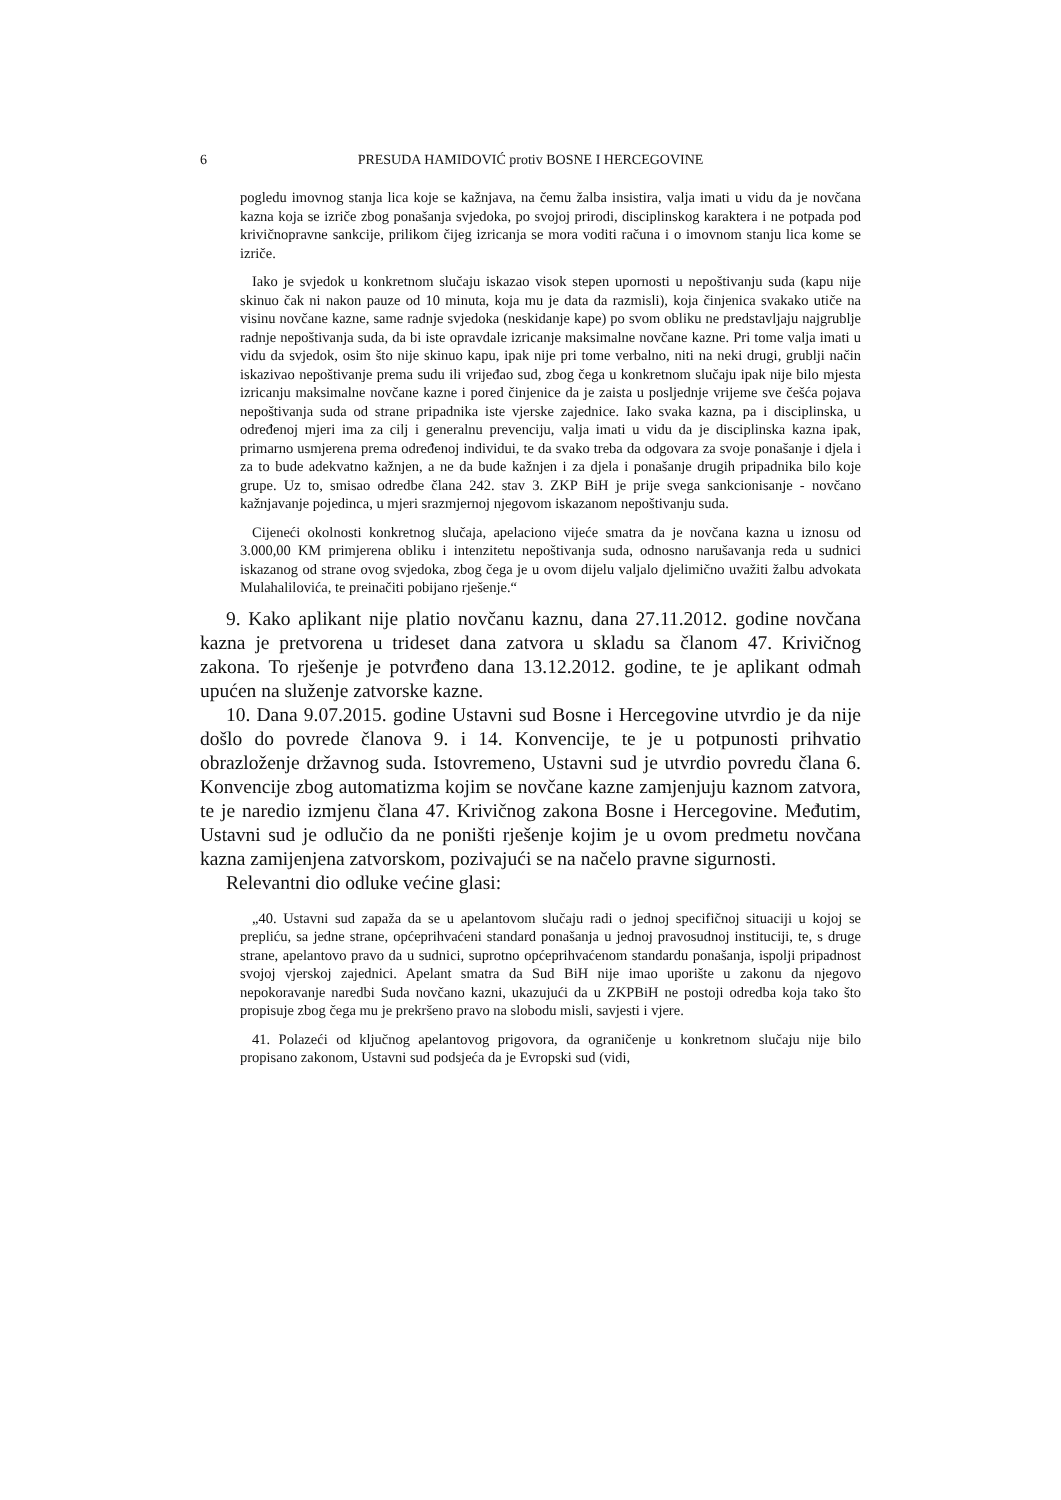6 PRESUDA HAMIDOVIĆ protiv BOSNE I HERCEGOVINE
pogledu imovnog stanja lica koje se kažnjava, na čemu žalba insistira, valja imati u vidu da je novčana kazna koja se izriče zbog ponašanja svjedoka, po svojoj prirodi, disciplinskog karaktera i ne potpada pod krivičnopravne sankcije, prilikom čijeg izricanja se mora voditi računa i o imovnom stanju lica kome se izriče.
Iako je svjedok u konkretnom slučaju iskazao visok stepen upornosti u nepoštivanju suda (kapu nije skinuo čak ni nakon pauze od 10 minuta, koja mu je data da razmisli), koja činjenica svakako utiče na visinu novčane kazne, same radnje svjedoka (neskidanje kape) po svom obliku ne predstavljaju najgrublje radnje nepoštivanja suda, da bi iste opravdale izricanje maksimalne novčane kazne. Pri tome valja imati u vidu da svjedok, osim što nije skinuo kapu, ipak nije pri tome verbalno, niti na neki drugi, grublji način iskazivao nepoštivanje prema sudu ili vrijeđao sud, zbog čega u konkretnom slučaju ipak nije bilo mjesta izricanju maksimalne novčane kazne i pored činjenice da je zaista u posljednje vrijeme sve češća pojava nepoštivanja suda od strane pripadnika iste vjerske zajednice. Iako svaka kazna, pa i disciplinska, u određenoj mjeri ima za cilj i generalnu prevenciju, valja imati u vidu da je disciplinska kazna ipak, primarno usmjerena prema određenoj individui, te da svako treba da odgovara za svoje ponašanje i djela i za to bude adekvatno kažnjen, a ne da bude kažnjen i za djela i ponašanje drugih pripadnika bilo koje grupe. Uz to, smisao odredbe člana 242. stav 3. ZKP BiH je prije svega sankcionisanje - novčano kažnjavanje pojedinca, u mjeri srazmjernoj njegovom iskazanom nepoštivanju suda.
Cijeneći okolnosti konkretnog slučaja, apelaciono vijeće smatra da je novčana kazna u iznosu od 3.000,00 KM primjerena obliku i intenzitetu nepoštivanja suda, odnosno narušavanja reda u sudnici iskazanog od strane ovog svjedoka, zbog čega je u ovom dijelu valjalo djelimično uvažiti žalbu advokata Mulahalilovića, te preinačiti pobijano rješenje.“
9. Kako aplikant nije platio novčanu kaznu, dana 27.11.2012. godine novčana kazna je pretvorena u trideset dana zatvora u skladu sa članom 47. Krivičnog zakona. To rješenje je potvrđeno dana 13.12.2012. godine, te je aplikant odmah upućen na služenje zatvorske kazne.
10. Dana 9.07.2015. godine Ustavni sud Bosne i Hercegovine utvrdio je da nije došlo do povrede članova 9. i 14. Konvencije, te je u potpunosti prihvatio obrazloženje državnog suda. Istovremeno, Ustavni sud je utvrdio povredu člana 6. Konvencije zbog automatizma kojim se novčane kazne zamjenjuju kaznom zatvora, te je naredio izmjenu člana 47. Krivičnog zakona Bosne i Hercegovine. Međutim, Ustavni sud je odlučio da ne poništi rješenje kojim je u ovom predmetu novčana kazna zamijenjena zatvorskom, pozivajući se na načelo pravne sigurnosti.
Relevantni dio odluke većine glasi:
„40. Ustavni sud zapaža da se u apelantovom slučaju radi o jednoj specifičnoj situaciji u kojoj se prepliću, sa jedne strane, općeprihvaćeni standard ponašanja u jednoj pravosudnoj instituciji, te, s druge strane, apelantovo pravo da u sudnici, suprotno općeprihvaćenom standardu ponašanja, ispolji pripadnost svojoj vjerskoj zajednici. Apelant smatra da Sud BiH nije imao uporište u zakonu da njegovo nepokoravanje naredbi Suda novčano kazni, ukazujući da u ZKPBiH ne postoji odredba koja tako što propisuje zbog čega mu je prekršeno pravo na slobodu misli, savjesti i vjere.
41. Polazeći od ključnog apelantovog prigovora, da ograničenje u konkretnom slučaju nije bilo propisano zakonom, Ustavni sud podsjeća da je Evropski sud (vidi,